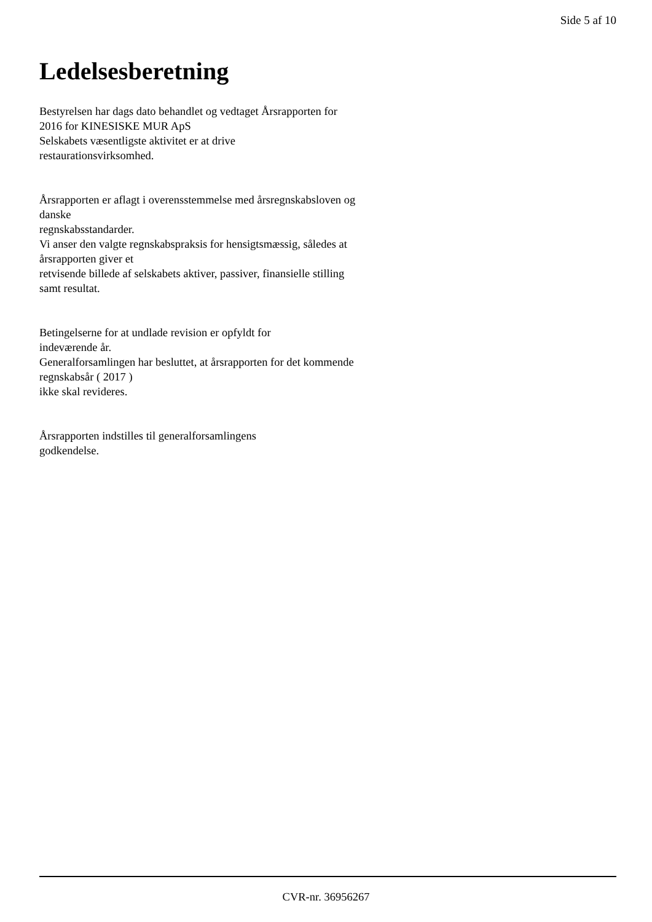Side 5 af 10
Ledelsesberetning
Bestyrelsen har dags dato behandlet og vedtaget Årsrapporten for
2016 for KINESISKE MUR ApS
Selskabets væsentligste aktivitet er at drive
restaurationsvirksomhed.
Årsrapporten er aflagt i overensstemmelse med årsregnskabsloven og
danske
regnskabsstandarder.
Vi anser den valgte regnskabspraksis for hensigtsmæssig, således at
årsrapporten giver et
retvisende billede af selskabets aktiver, passiver, finansielle stilling
samt resultat.
Betingelserne for at undlade revision er opfyldt for
indeværende år.
Generalforsamlingen har besluttet, at årsrapporten for det kommende
regnskabsår ( 2017 )
ikke skal revideres.
Årsrapporten indstilles til generalforsamlingens
godkendelse.
CVR-nr. 36956267